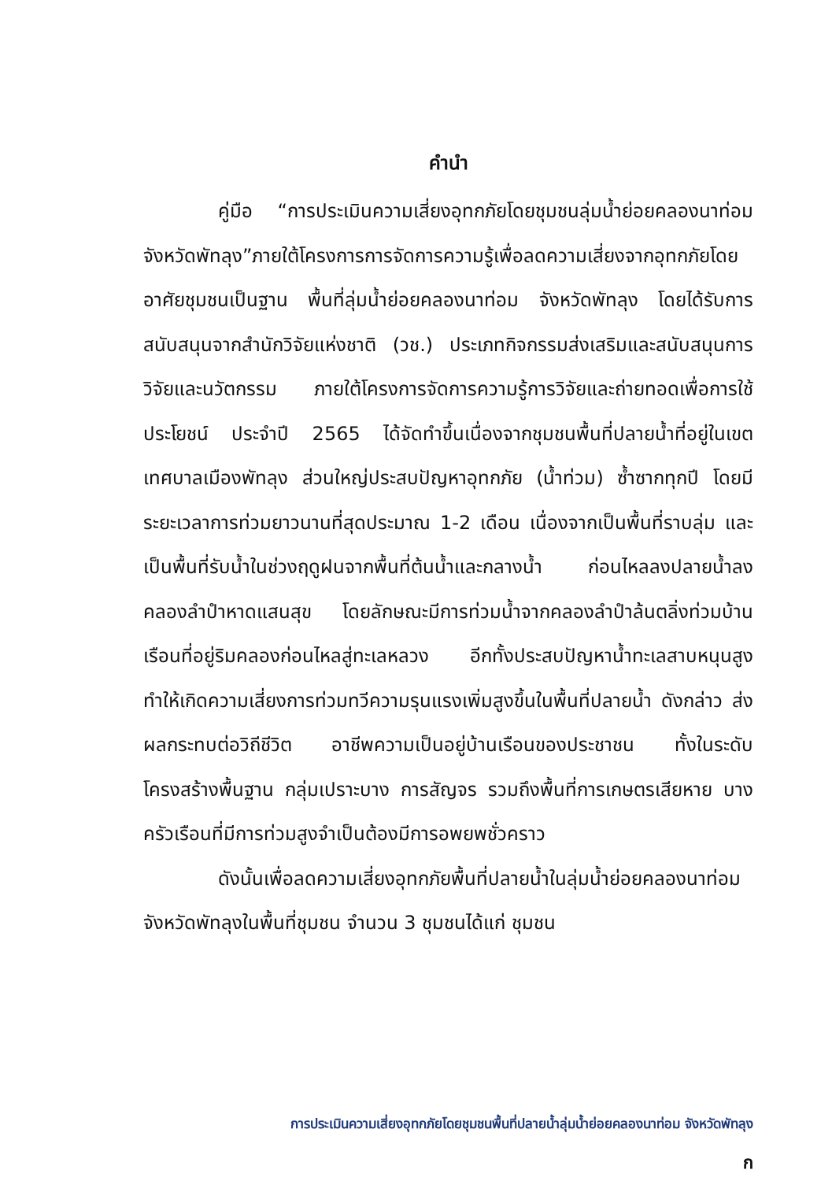คำนำ
คู่มือ “การประเมินความเสี่ยงอุทกภัยโดยชุมชนลุ่มน้ำย่อยคลองนาท่อม จังหวัดพัทลุง”ภายใต้โครงการการจัดการความรู้เพื่อลดความเสี่ยงจากอุทกภัยโดยอาศัยชุมชนเป็นฐาน พื้นที่ลุ่มน้ำย่อยคลองนาท่อม จังหวัดพัทลุง โดยได้รับการสนับสนุนจากสำนักวิจัยแห่งชาติ (วช.) ประเภทกิจกรรมส่งเสริมและสนับสนุนการวิจัยและนวัตกรรม ภายใต้โครงการจัดการความรู้การวิจัยและถ่ายทอดเพื่อการใช้ประโยชน์ ประจำปี 2565 ได้จัดทำขึ้นเนื่องจากชุมชนพื้นที่ปลายน้ำที่อยู่ในเขตเทศบาลเมืองพัทลุง ส่วนใหญ่ประสบปัญหาอุทกภัย (น้ำท่วม) ซ้ำซากทุกปี โดยมีระยะเวลาการท่วมยาวนานที่สุดประมาณ 1-2 เดือน เนื่องจากเป็นพื้นที่ราบลุ่ม และเป็นพื้นที่รับน้ำในช่วงฤดูฝนจากพื้นที่ต้นน้ำและกลางน้ำ ก่อนไหลลงปลายน้ำลงคลองลำปำหาดแสนสุข โดยลักษณะมีการท่วมน้ำจากคลองลำปำล้นตลิ่งท่วมบ้านเรือนที่อยู่ริมคลองก่อนไหลสู่ทะเลหลวง อีกทั้งประสบปัญหาน้ำทะเลสาบหนุนสูง ทำให้เกิดความเสี่ยงการท่วมทวีความรุนแรงเพิ่มสูงขึ้นในพื้นที่ปลายน้ำ ดังกล่าว ส่งผลกระทบต่อวิถีชีวิต อาชีพความเป็นอยู่บ้านเรือนของประชาชน ทั้งในระดับโครงสร้างพื้นฐาน กลุ่มเปราะบาง การสัญจร รวมถึงพื้นที่การเกษตรเสียหาย บางครัวเรือนที่มีการท่วมสูงจำเป็นต้องมีการอพยพชั่วคราว
ดังนั้นเพื่อลดความเสี่ยงอุทกภัยพื้นที่ปลายน้ำในลุ่มน้ำย่อยคลองนาท่อม จังหวัดพัทลุงในพื้นที่ชุมชน จำนวน 3 ชุมชนได้แก่ ชุมชน
การประเมินความเสี่ยงอุทกภัยโดยชุมชนพื้นที่ปลายน้ำลุ่มน้ำย่อยคลองนาท่อม จังหวัดพัทลุง
ก